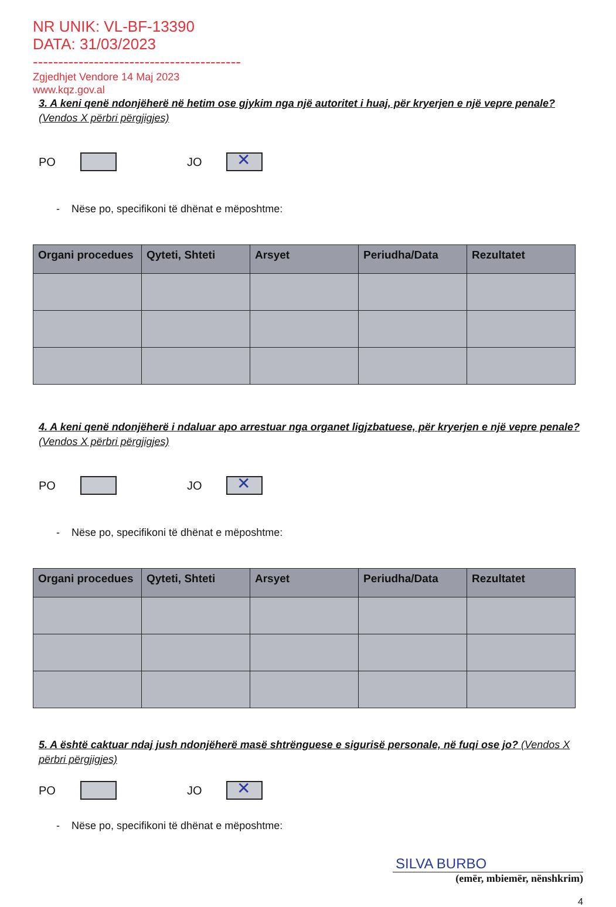NR UNIK: VL-BF-13390
DATA: 31/03/2023
-----------------------------------------
Zgjedhjet Vendore 14 Maj 2023
www.kqz.gov.al
3. A keni qenë ndonjëherë në hetim ose gjykim nga një autoritet i huaj, për kryerjen e një vepre penale? (Vendos X përbri përgjigjes)
PO
JO
✕
- Nëse po, specifikoni të dhënat e mëposhtme:
| Organi procedues | Qyteti, Shteti | Arsyet | Periudha/Data | Rezultatet |
| --- | --- | --- | --- | --- |
4. A keni qenë ndonjëherë i ndaluar apo arrestuar nga organet ligjzbatuese, për kryerjen e një vepre penale? (Vendos X përbri përgjigjes)
PO
JO
✕
- Nëse po, specifikoni të dhënat e mëposhtme:
| Organi procedues | Qyteti, Shteti | Arsyet | Periudha/Data | Rezultatet |
| --- | --- | --- | --- | --- |
5. A është caktuar ndaj jush ndonjëherë masë shtrënguese e sigurisë personale, në fuqi ose jo? (Vendos X përbri përgjigjes)
PO
JO
✕
- Nëse po, specifikoni të dhënat e mëposhtme:
SILVA BURBO
(emër, mbiemër, nënshkrim)
4